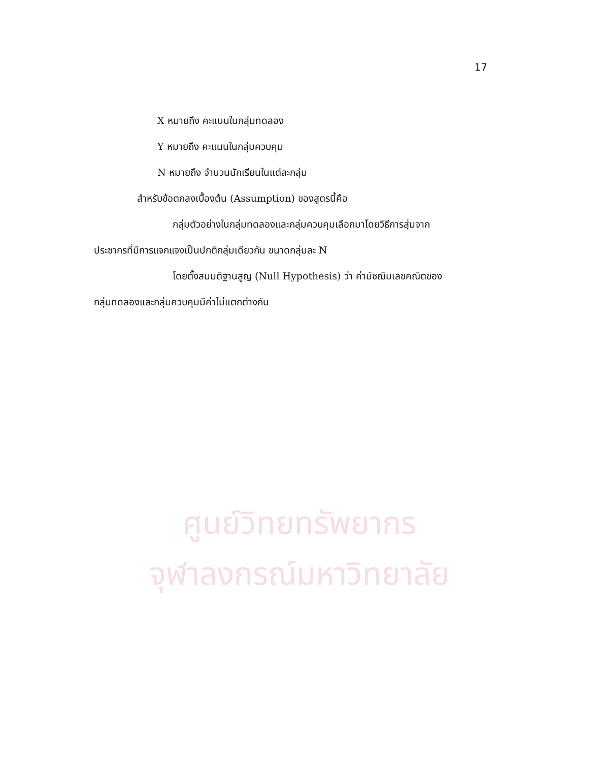ศูนย์วิทยทรัพยากร
จุฬาลงกรณ์มหาวิทยาลัย
17
X หมายถึง คะแนนในกลุ่มทดลอง
Y หมายถึง คะแนนในกลุ่มควบคุม
N หมายถึง จำนวนนักเรียนในแต่ละกลุ่ม
สำหรับข้อตกลงเบื้องต้น (Assumption) ของสูตรนี้คือ
กลุ่มตัวอย่างในกลุ่มทดลองและกลุ่มควบคุมเลือกมาโดยวิธีการสุ่มจาก
ประชากรที่มีการแจกแจงเป็นปกติกลุ่มเดียวกัน ขนาดกลุ่มละ N
โดยตั้งสมมติฐานสูญ (Null Hypothesis) ว่า ค่ามัชฌิมเลขคณิตของ
กลุ่มทดลองและกลุ่มควบคุมมีค่าไม่แตกต่างกัน